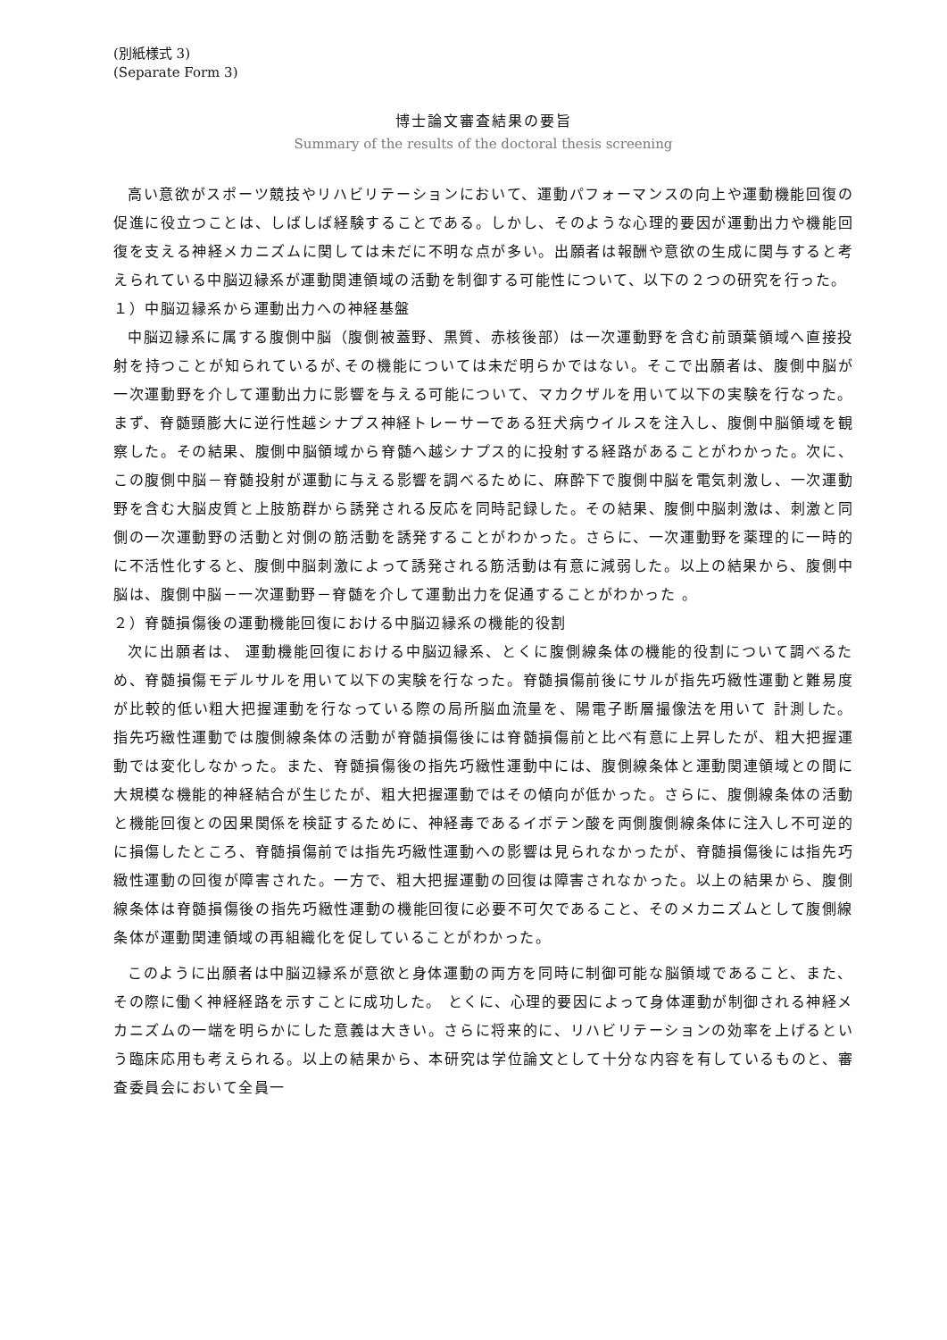(別紙様式 3)
(Separate Form 3)
博士論文審査結果の要旨
Summary of the results of the doctoral thesis screening
高い意欲がスポーツ競技やリハビリテーションにおいて、運動パフォーマンスの向上や運動機能回復の促進に役立つことは、しばしば経験することである。しかし、そのような心理的要因が運動出力や機能回復を支える神経メカニズムに関しては未だに不明な点が多い。出願者は報酬や意欲の生成に関与すると考えられている中脳辺縁系が運動関連領域の活動を制御する可能性について、以下の２つの研究を行った。
１）中脳辺縁系から運動出力への神経基盤
中脳辺縁系に属する腹側中脳（腹側被蓋野、黒質、赤核後部）は一次運動野を含む前頭葉領域へ直接投射を持つことが知られているが､その機能については未だ明らかではない。そこで出願者は、腹側中脳が一次運動野を介して運動出力に影響を与える可能について、マカクザルを用いて以下の実験を行なった。まず、脊髄頸膨大に逆行性越シナプス神経トレーサーである狂犬病ウイルスを注入し、腹側中脳領域を観察した。その結果、腹側中脳領域から脊髄へ越シナプス的に投射する経路があることがわかった。次に、この腹側中脳－脊髄投射が運動に与える影響を調べるために、麻酔下で腹側中脳を電気刺激し、一次運動野を含む大脳皮質と上肢筋群から誘発される反応を同時記録した。その結果、腹側中脳刺激は、刺激と同側の一次運動野の活動と対側の筋活動を誘発することがわかった。さらに、一次運動野を薬理的に一時的に不活性化すると、腹側中脳刺激によって誘発される筋活動は有意に減弱した。以上の結果から、腹側中脳は、腹側中脳－一次運動野－脊髄を介して運動出力を促通することがわかった 。
２）脊髄損傷後の運動機能回復における中脳辺縁系の機能的役割
次に出願者は、 運動機能回復における中脳辺縁系、とくに腹側線条体の機能的役割について調べるため、脊髄損傷モデルサルを用いて以下の実験を行なった。脊髄損傷前後にサルが指先巧緻性運動と難易度が比較的低い粗大把握運動を行なっている際の局所脳血流量を、陽電子断層撮像法を用いて 計測した。 指先巧緻性運動では腹側線条体の活動が脊髄損傷後には脊髄損傷前と比べ有意に上昇したが、粗大把握運動では変化しなかった。また、脊髄損傷後の指先巧緻性運動中には、腹側線条体と運動関連領域との間に大規模な機能的神経結合が生じたが、粗大把握運動ではその傾向が低かった。さらに、腹側線条体の活動と機能回復との因果関係を検証するために、神経毒であるイボテン酸を両側腹側線条体に注入し不可逆的に損傷したところ、脊髄損傷前では指先巧緻性運動への影響は見られなかったが、脊髄損傷後には指先巧緻性運動の回復が障害された。一方で、粗大把握運動の回復は障害されなかった。以上の結果から、腹側線条体は脊髄損傷後の指先巧緻性運動の機能回復に必要不可欠であること、そのメカニズムとして腹側線条体が運動関連領域の再組織化を促していることがわかった。
このように出願者は中脳辺縁系が意欲と身体運動の両方を同時に制御可能な脳領域であること、また、その際に働く神経経路を示すことに成功した。 とくに、心理的要因によって身体運動が制御される神経メカニズムの一端を明らかにした意義は大きい。さらに将来的に、リハビリテーションの効率を上げるという臨床応用も考えられる。以上の結果から、本研究は学位論文として十分な内容を有しているものと、審査委員会において全員一